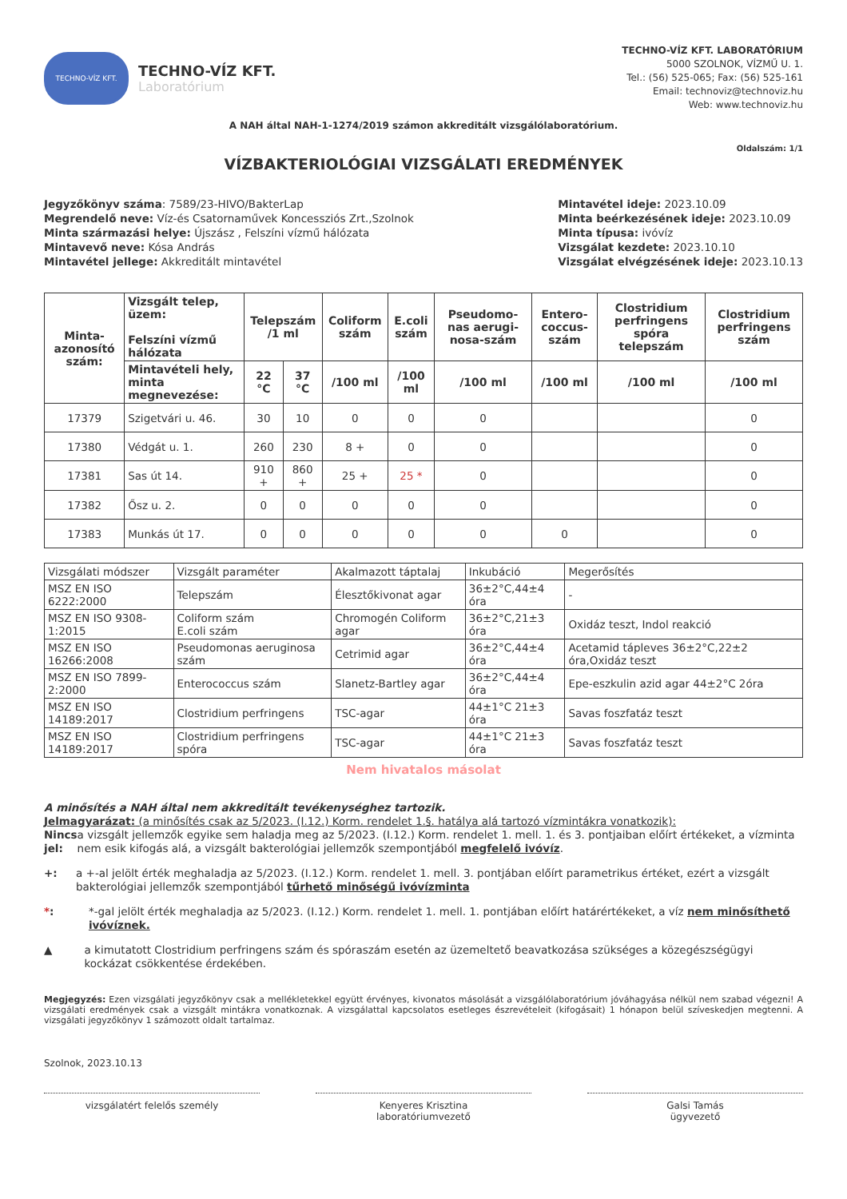TECHNO-VÍZ KFT.
TECHNO-VÍZ KFT.
Laboratórium
TECHNO-VÍZ KFT. LABORATÓRIUM
5000 SZOLNOK, VÍZMŰ U. 1.
Tel.: (56) 525-065; Fax: (56) 525-161
Email: technoviz@technoviz.hu
Web: www.technoviz.hu
A NAH által NAH-1-1274/2019 számon akkreditált vizsgálólaboratórium.
VÍZBAKTERIOLÓGIAI VIZSGÁLATI EREDMÉNYEK
Oldalszám: 1/1
Jegyzőkönyv száma: 7589/23-HIVO/BakterLap
Megrendelő neve: Víz-és Csatornaművek Koncessziós Zrt.,Szolnok
Minta származási helye: Újszász , Felszíni vízmű hálózata
Mintavevő neve: Kósa András
Mintavétel jellege: Akkreditált mintavétel
Mintavétel ideje: 2023.10.09
Minta beérkezésének ideje: 2023.10.09
Minta típusa: ivóvíz
Vizsgálat kezdete: 2023.10.10
Vizsgálat elvégzésének ideje: 2023.10.13
| Minta-azonosító szám: | Vizsgált telep, üzem: Felszíni vízmű hálózata | Telepszám /1 ml | | Coliform szám | E.coli szám | Pseudomo-nas aerugi-nosa-szám | Entero-coccus-szám | Clostridium perfringens spóra telepszám | Clostridium perfringens szám |
| --- | --- | --- | --- | --- | --- | --- | --- | --- | --- |
| | Mintavételi hely, minta megnevezése: | 22 °C | 37 °C | /100 ml | /100 ml | /100 ml | /100 ml | /100 ml | /100 ml |
| 17379 | Szigetvári u. 46. | 30 | 10 | 0 | 0 | 0 | | | 0 |
| 17380 | Védgát u. 1. | 260 | 230 | 8 + | 0 | 0 | | | 0 |
| 17381 | Sas út 14. | 910 + | 860 + | 25 + | 25 * | 0 | | | 0 |
| 17382 | Ősz u. 2. | 0 | 0 | 0 | 0 | 0 | | | 0 |
| 17383 | Munkás út 17. | 0 | 0 | 0 | 0 | 0 | 0 | | 0 |
| Vizsgálati módszer | Vizsgált paraméter | Akalmazott táptalaj | Inkubáció | Megerősítés |
| MSZ EN ISO 6222:2000 | Telepszám | Élesztőkivonat agar | 36±2°C,44±4 óra | - |
| MSZ EN ISO 9308-1:2015 | Coliform szám E.coli szám | Chromogén Coliform agar | 36±2°C,21±3 óra | Oxidáz teszt, Indol reakció |
| MSZ EN ISO 16266:2008 | Pseudomonas aeruginosa szám | Cetrimid agar | 36±2°C,44±4 óra | Acetamid tápleves 36±2°C,22±2 óra,Oxidáz teszt |
| MSZ EN ISO 7899-2:2000 | Enterococcus szám | Slanetz-Bartley agar | 36±2°C,44±4 óra | Epe-eszkulin azid agar 44±2°C 2óra |
| MSZ EN ISO 14189:2017 | Clostridium perfringens | TSC-agar | 44±1°C 21±3 óra | Savas foszfatáz teszt |
| MSZ EN ISO 14189:2017 | Clostridium perfringens spóra | TSC-agar | 44±1°C 21±3 óra | Savas foszfatáz teszt |
Nem hivatalos másolat
A minősítés a NAH által nem akkreditált tevékenységhez tartozik.
Jelmagyarázat: (a minősítés csak az 5/2023. (I.12.) Korm. rendelet 1.§. hatálya alá tartozó vízmintákra vonatkozik):
Nincs jel:
a vizsgált jellemzők egyike sem haladja meg az 5/2023. (I.12.) Korm. rendelet 1. mell. 1. és 3. pontjaiban előírt értékeket, a vízminta nem esik kifogás alá, a vizsgált bakterológiai jellemzők szempontjából megfelelő ivóvíz.
+: a +-al jelölt érték meghaladja az 5/2023. (I.12.) Korm. rendelet 1. mell. 3. pontjában előírt parametrikus értéket, ezért a vizsgált bakterológiai jellemzők szempontjából tűrhető minőségű ivóvízminta
*: *-gal jelölt érték meghaladja az 5/2023. (I.12.) Korm. rendelet 1. mell. 1. pontjában előírt határértékeket, a víz nem minősíthető ivóvíznek.
▲ a kimutatott Clostridium perfringens szám és spóraszám esetén az üzemeltető beavatkozása szükséges a közegészségügyi kockázat csökkentése érdekében.
Megjegyzés: Ezen vizsgálati jegyzőkönyv csak a mellékletekkel együtt érvényes, kivonatos másolását a vizsgálólaboratórium jóváhagyása nélkül nem szabad végezni! A vizsgálati eredmények csak a vizsgált mintákra vonatkoznak. A vizsgálattal kapcsolatos esetleges észrevételeit (kifogásait) 1 hónapon belül szíveskedjen megtenni. A vizsgálati jegyzőkönyv 1 számozott oldalt tartalmaz.
Szolnok, 2023.10.13
vizsgálatért felelős személy Kenyeres Krisztina
laboratóriumvezető
Galsi Tamás
ügyvezető